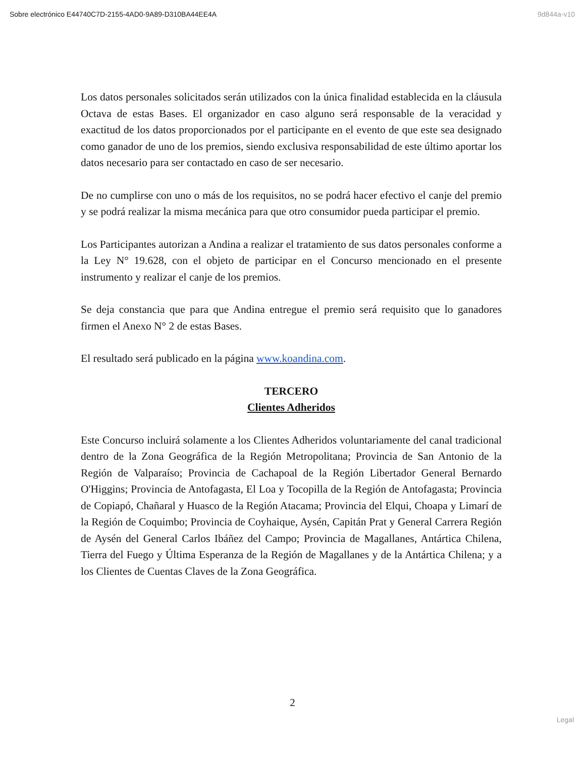Sobre electrónico E44740C7D-2155-4AD0-9A89-D310BA44EE4A 9d844a-v10
Los datos personales solicitados serán utilizados con la única finalidad establecida en la cláusula Octava de estas Bases. El organizador en caso alguno será responsable de la veracidad y exactitud de los datos proporcionados por el participante en el evento de que este sea designado como ganador de uno de los premios, siendo exclusiva responsabilidad de este último aportar los datos necesario para ser contactado en caso de ser necesario.
De no cumplirse con uno o más de los requisitos, no se podrá hacer efectivo el canje del premio y se podrá realizar la misma mecánica para que otro consumidor pueda participar el premio.
Los Participantes autorizan a Andina a realizar el tratamiento de sus datos personales conforme a la Ley N° 19.628, con el objeto de participar en el Concurso mencionado en el presente instrumento y realizar el canje de los premios.
Se deja constancia que para que Andina entregue el premio será requisito que lo ganadores firmen el Anexo N° 2 de estas Bases.
El resultado será publicado en la página www.koandina.com.
TERCERO
Clientes Adheridos
Este Concurso incluirá solamente a los Clientes Adheridos voluntariamente del canal tradicional dentro de la Zona Geográfica de la Región Metropolitana; Provincia de San Antonio de la Región de Valparaíso; Provincia de Cachapoal de la Región Libertador General Bernardo O'Higgins; Provincia de Antofagasta, El Loa y Tocopilla de la Región de Antofagasta; Provincia de Copiapó, Chañaral y Huasco de la Región Atacama; Provincia del Elqui, Choapa y Limarí de la Región de Coquimbo; Provincia de Coyhaique, Aysén, Capitán Prat y General Carrera Región de Aysén del General Carlos Ibáñez del Campo; Provincia de Magallanes, Antártica Chilena, Tierra del Fuego y Última Esperanza de la Región de Magallanes y de la Antártica Chilena; y a los Clientes de Cuentas Claves de la Zona Geográfica.
2
Legal